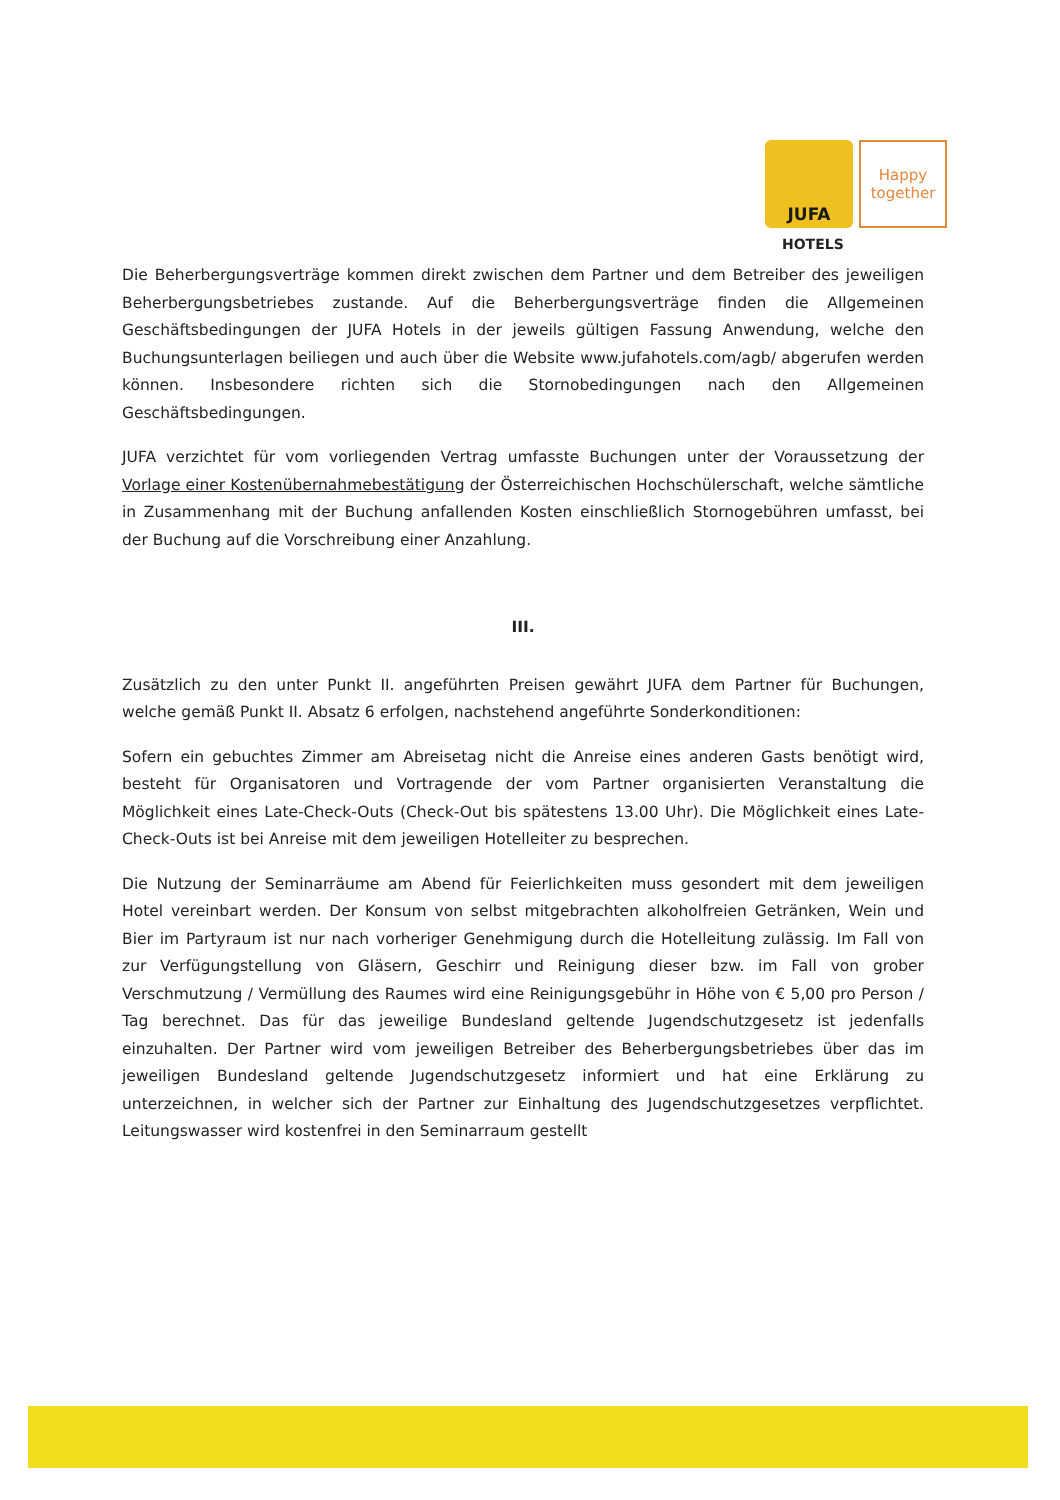JUFA
Happy
together
HOTELS
Die Beherbergungsverträge kommen direkt zwischen dem Partner und dem Betreiber des jeweiligen Beherbergungsbetriebes zustande. Auf die Beherbergungsverträge finden die Allgemeinen Geschäftsbedingungen der JUFA Hotels in der jeweils gültigen Fassung Anwendung, welche den Buchungsunterlagen beiliegen und auch über die Website www.jufahotels.com/agb/ abgerufen werden können. Insbesondere richten sich die Stornobedingungen nach den Allgemeinen Geschäftsbedingungen.
JUFA verzichtet für vom vorliegenden Vertrag umfasste Buchungen unter der Voraussetzung der Vorlage einer Kostenübernahmebestätigung der Österreichischen Hochschülerschaft, welche sämtliche in Zusammenhang mit der Buchung anfallenden Kosten einschließlich Stornogebühren umfasst, bei der Buchung auf die Vorschreibung einer Anzahlung.
III.
Zusätzlich zu den unter Punkt II. angeführten Preisen gewährt JUFA dem Partner für Buchungen, welche gemäß Punkt II. Absatz 6 erfolgen, nachstehend angeführte Sonderkonditionen:
Sofern ein gebuchtes Zimmer am Abreisetag nicht die Anreise eines anderen Gasts benötigt wird, besteht für Organisatoren und Vortragende der vom Partner organisierten Veranstaltung die Möglichkeit eines Late-Check-Outs (Check-Out bis spätestens 13.00 Uhr). Die Möglichkeit eines Late-Check-Outs ist bei Anreise mit dem jeweiligen Hotelleiter zu besprechen.
Die Nutzung der Seminarräume am Abend für Feierlichkeiten muss gesondert mit dem jeweiligen Hotel vereinbart werden. Der Konsum von selbst mitgebrachten alkoholfreien Getränken, Wein und Bier im Partyraum ist nur nach vorheriger Genehmigung durch die Hotelleitung zulässig. Im Fall von zur Verfügungstellung von Gläsern, Geschirr und Reinigung dieser bzw. im Fall von grober Verschmutzung / Vermüllung des Raumes wird eine Reinigungsgebühr in Höhe von € 5,00 pro Person / Tag berechnet. Das für das jeweilige Bundesland geltende Jugendschutzgesetz ist jedenfalls einzuhalten. Der Partner wird vom jeweiligen Betreiber des Beherbergungsbetriebes über das im jeweiligen Bundesland geltende Jugendschutzgesetz informiert und hat eine Erklärung zu unterzeichnen, in welcher sich der Partner zur Einhaltung des Jugendschutzgesetzes verpflichtet. Leitungswasser wird kostenfrei in den Seminarraum gestellt